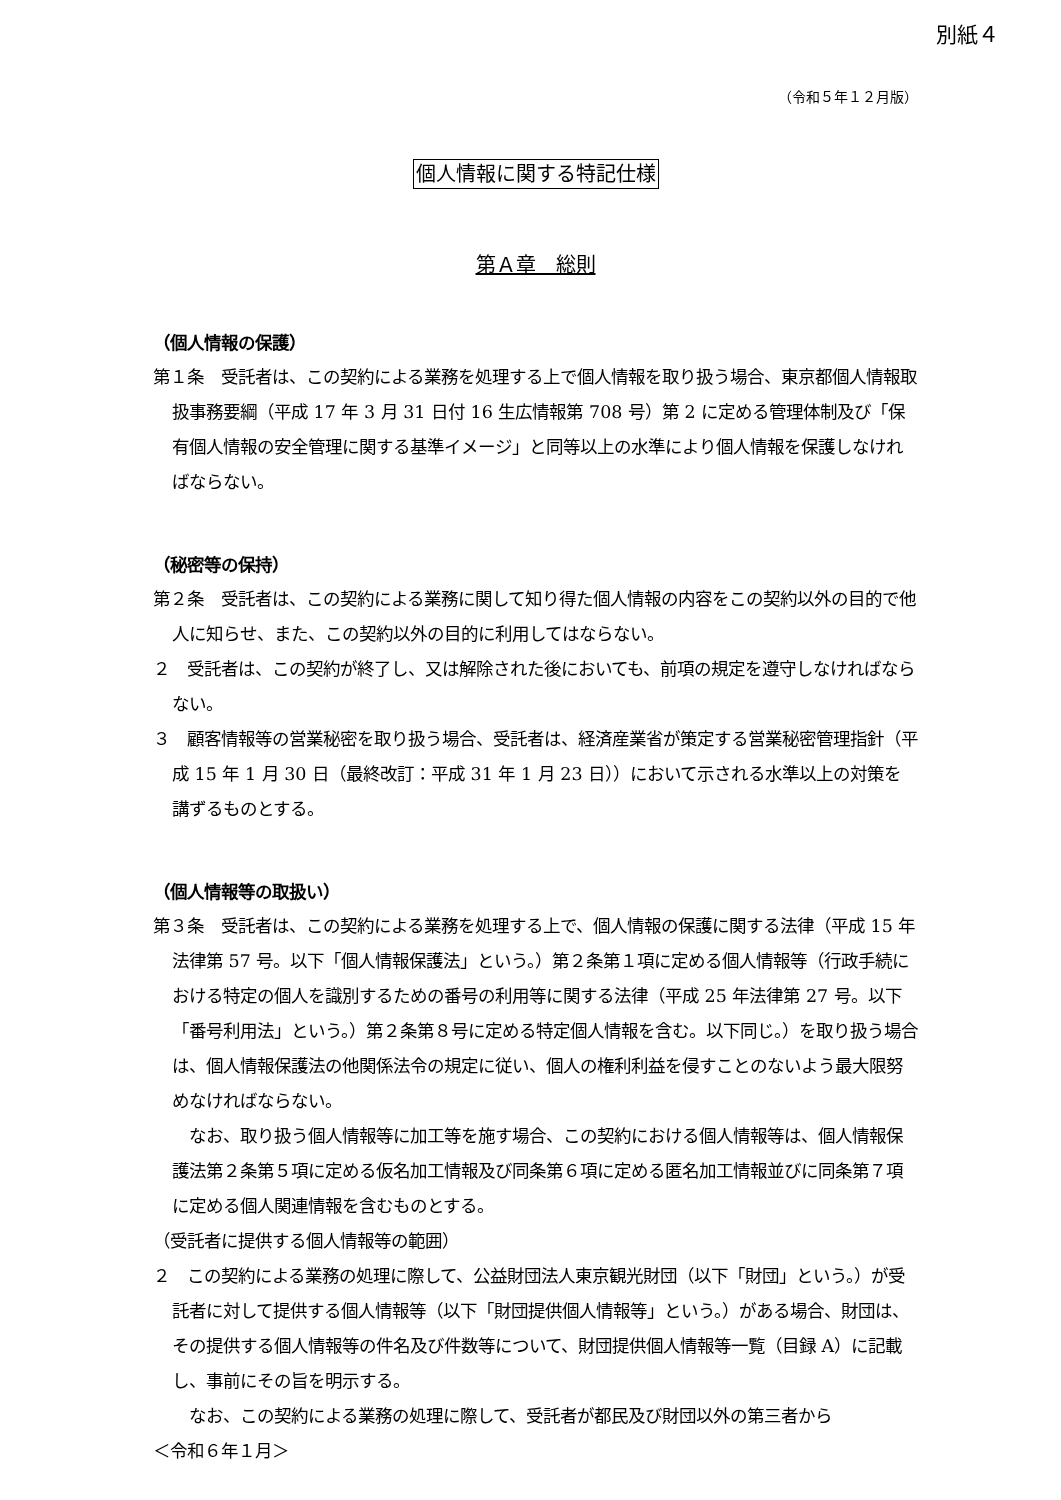別紙４
（令和５年１２月版）
個人情報に関する特記仕様
第Ａ章　総則
（個人情報の保護）
第１条　受託者は、この契約による業務を処理する上で個人情報を取り扱う場合、東京都個人情報取扱事務要綱（平成 17 年 3 月 31 日付 16 生広情報第 708 号）第 2 に定める管理体制及び「保有個人情報の安全管理に関する基準イメージ」と同等以上の水準により個人情報を保護しなければならない。
（秘密等の保持）
第２条　受託者は、この契約による業務に関して知り得た個人情報の内容をこの契約以外の目的で他人に知らせ、また、この契約以外の目的に利用してはならない。
２　受託者は、この契約が終了し、又は解除された後においても、前項の規定を遵守しなければならない。
３　顧客情報等の営業秘密を取り扱う場合、受託者は、経済産業省が策定する営業秘密管理指針（平成 15 年 1 月 30 日（最終改訂：平成 31 年 1 月 23 日））において示される水準以上の対策を講ずるものとする。
（個人情報等の取扱い）
第３条　受託者は、この契約による業務を処理する上で、個人情報の保護に関する法律（平成 15 年法律第 57 号。以下「個人情報保護法」という。）第２条第１項に定める個人情報等（行政手続における特定の個人を識別するための番号の利用等に関する法律（平成 25 年法律第 27 号。以下「番号利用法」という。）第２条第８号に定める特定個人情報を含む。以下同じ。）を取り扱う場合は、個人情報保護法の他関係法令の規定に従い、個人の権利利益を侵すことのないよう最大限努めなければならない。
　なお、取り扱う個人情報等に加工等を施す場合、この契約における個人情報等は、個人情報保護法第２条第５項に定める仮名加工情報及び同条第６項に定める匿名加工情報並びに同条第７項に定める個人関連情報を含むものとする。
（受託者に提供する個人情報等の範囲）
２　この契約による業務の処理に際して、公益財団法人東京観光財団（以下「財団」という。）が受託者に対して提供する個人情報等（以下「財団提供個人情報等」という。）がある場合、財団は、その提供する個人情報等の件名及び件数等について、財団提供個人情報等一覧（目録 A）に記載し、事前にその旨を明示する。
　なお、この契約による業務の処理に際して、受託者が都民及び財団以外の第三者から
＜令和６年１月＞